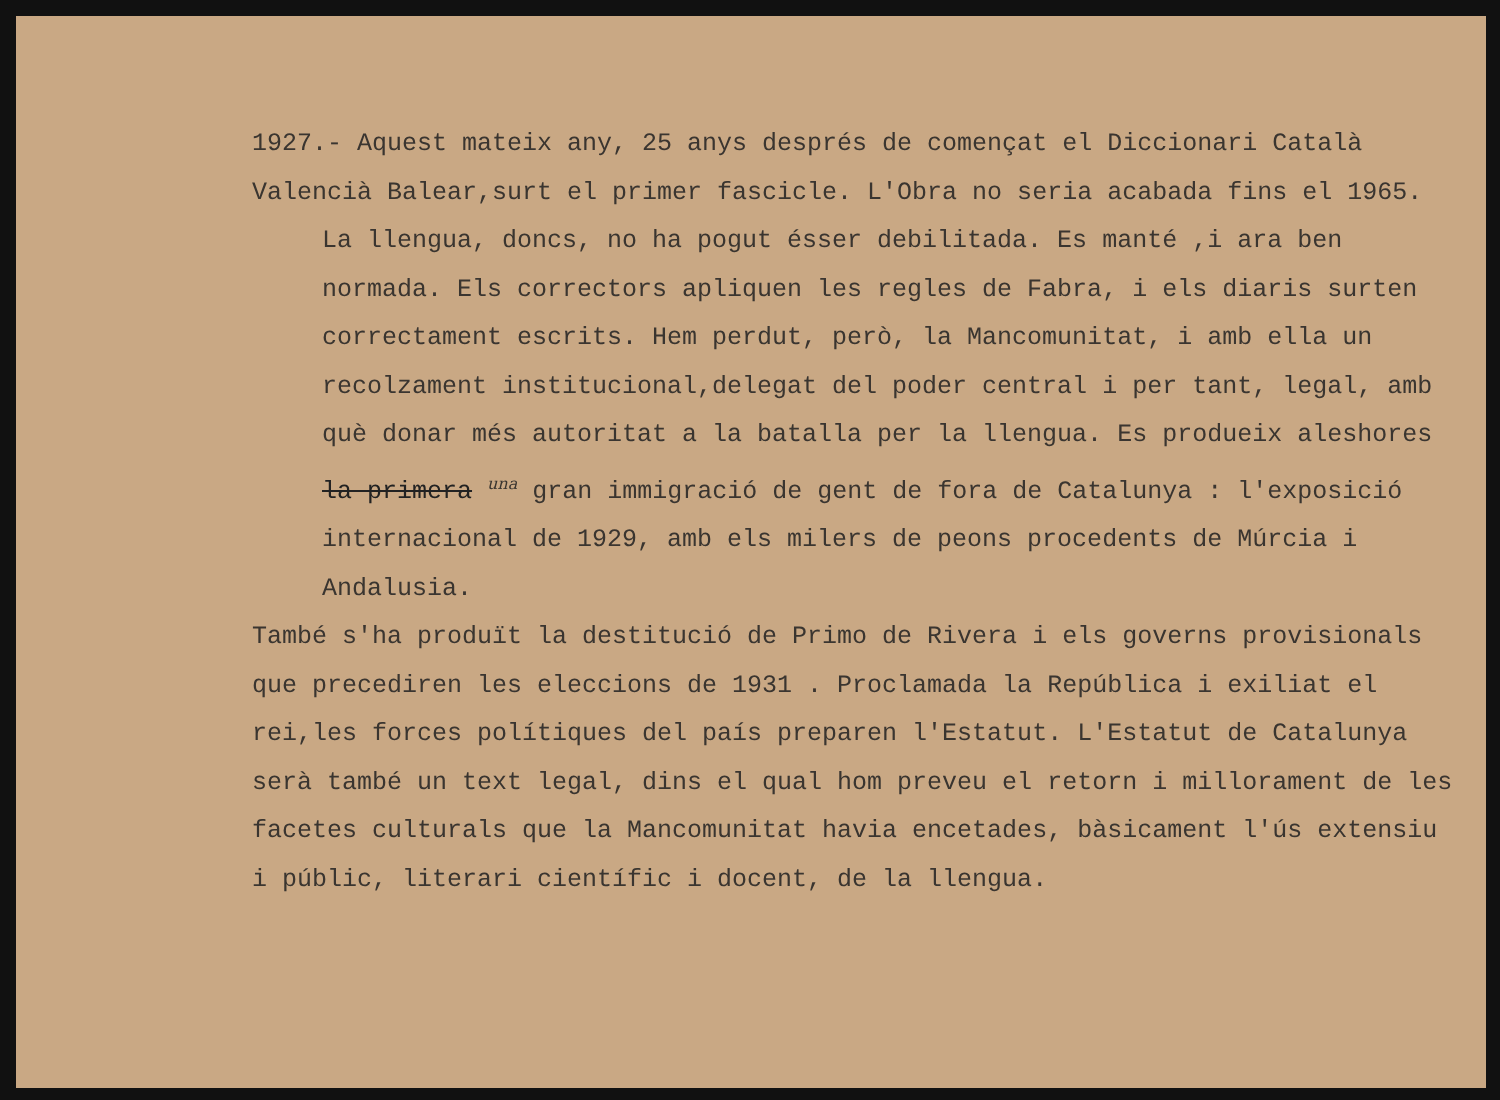1927.- Aquest mateix any, 25 anys després de començat el Diccionari Català Valencià Balear,surt el primer fascicle. L'Obra no seria acabada fins el 1965.
La llengua, doncs, no ha pogut ésser debilitada. Es manté ,i ara ben normada. Els correctors apliquen les regles de Fabra, i els diaris surten correctament escrits. Hem perdut, però, la Mancomunitat, i amb ella un recolzament institucional,delegat del poder central i per tant, legal, amb què donar més autoritat a la batalla per la llengua. Es produeix aleshores la primera una gran immigració de gent de fora de Catalunya : l'exposició internacional de 1929, amb els milers de peons procedents de Múrcia i Andalusia.
També s'ha produït la destitució de Primo de Rivera i els governs provisionals que precediren les eleccions de 1931 . Proclamada la República i exiliat el rei,les forces polítiques del país preparen l'Estatut. L'Estatut de Catalunya serà també un text legal, dins el qual hom preveu el retorn i millorament de les facetes culturals que la Mancomunitat havia encetades, bàsicament l'ús extensiu i públic, literari científic i docent, de la llengua.